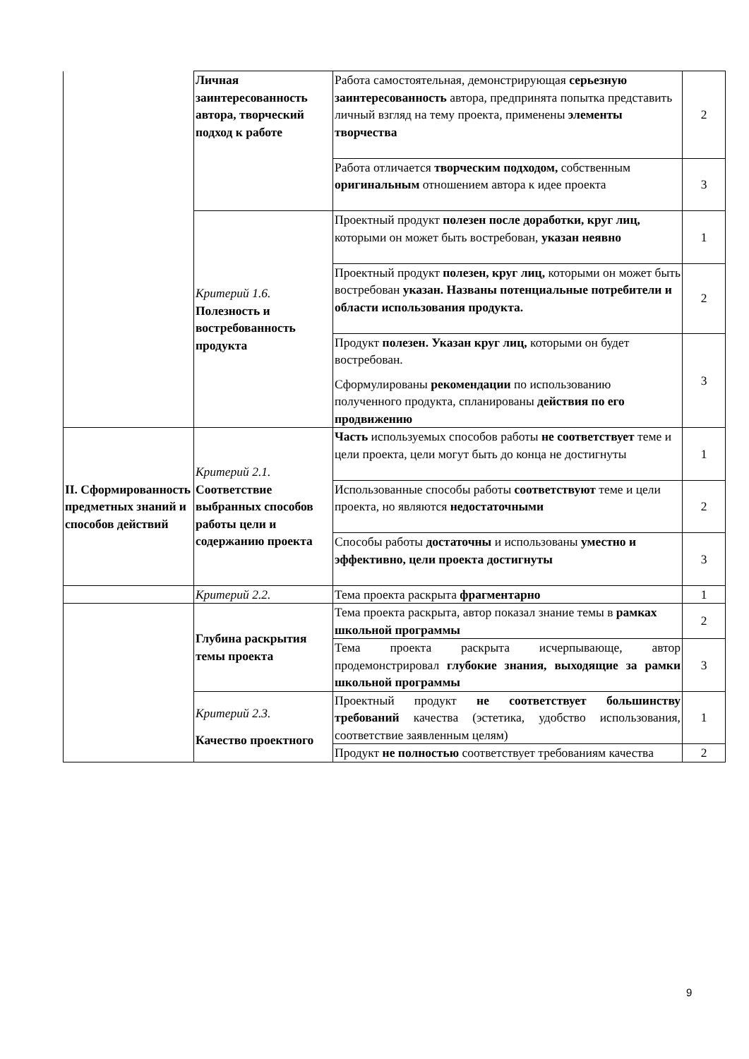| | Личная заинтересованность автора, творческий подход к работе | Работа самостоятельная, демонстрирующая серьезную заинтересованность автора, предпринята попытка представить личный взгляд на тему проекта, применены элементы творчества | 2 |
| | | Работа отличается творческим подходом, собственным оригинальным отношением автора к идее проекта | 3 |
| | Критерий 1.6. Полезность и востребованность продукта | Проектный продукт полезен после доработки, круг лиц, которыми он может быть востребован, указан неявно | 1 |
| | | Проектный продукт полезен, круг лиц, которыми он может быть востребован указан. Названы потенциальные потребители и области использования продукта. | 2 |
| | | Продукт полезен. Указан круг лиц, которыми он будет востребован. Сформулированы рекомендации по использованию полученного продукта, спланированы действия по его продвижению | 3 |
| II. Сформированность предметных знаний и способов действий | Критерий 2.1. Соответствие выбранных способов работы цели и содержанию проекта | Часть используемых способов работы не соответствует теме и цели проекта, цели могут быть до конца не достигнуты | 1 |
| | | Использованные способы работы соответствуют теме и цели проекта, но являются недостаточными | 2 |
| | | Способы работы достаточны и использованы уместно и эффективно, цели проекта достигнуты | 3 |
| | Критерий 2.2. | Тема проекта раскрыта фрагментарно | 1 |
| | Глубина раскрытия темы проекта | Тема проекта раскрыта, автор показал знание темы в рамках школьной программы | 2 |
| | | Тема проекта раскрыта исчерпывающе, автор продемонстрировал глубокие знания, выходящие за рамки школьной программы | 3 |
| | Критерий 2.3. Качество проектного | Проектный продукт не соответствует большинству требований качества (эстетика, удобство использования, соответствие заявленным целям) | 1 |
| | | Продукт не полностью соответствует требованиям качества | 2 |
9